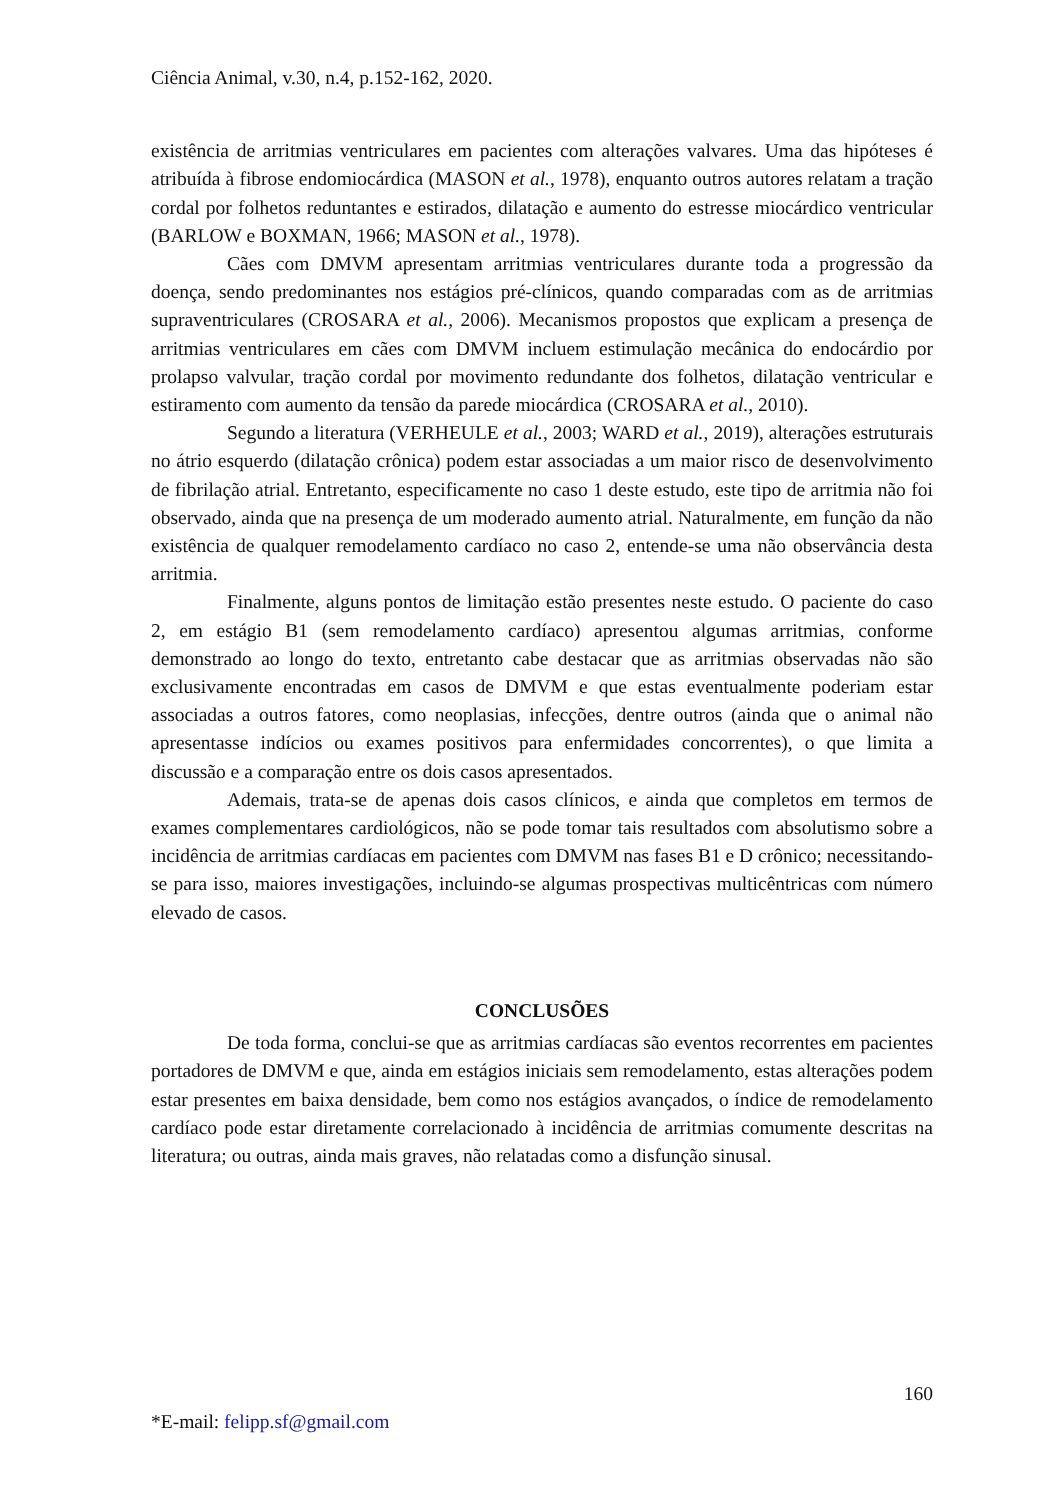Ciência Animal, v.30, n.4, p.152-162, 2020.
existência de arritmias ventriculares em pacientes com alterações valvares. Uma das hipóteses é atribuída à fibrose endomiocárdica (MASON et al., 1978), enquanto outros autores relatam a tração cordal por folhetos reduntantes e estirados, dilatação e aumento do estresse miocárdico ventricular (BARLOW e BOXMAN, 1966; MASON et al., 1978).
Cães com DMVM apresentam arritmias ventriculares durante toda a progressão da doença, sendo predominantes nos estágios pré-clínicos, quando comparadas com as de arritmias supraventriculares (CROSARA et al., 2006). Mecanismos propostos que explicam a presença de arritmias ventriculares em cães com DMVM incluem estimulação mecânica do endocárdio por prolapso valvular, tração cordal por movimento redundante dos folhetos, dilatação ventricular e estiramento com aumento da tensão da parede miocárdica (CROSARA et al., 2010).
Segundo a literatura (VERHEULE et al., 2003; WARD et al., 2019), alterações estruturais no átrio esquerdo (dilatação crônica) podem estar associadas a um maior risco de desenvolvimento de fibrilação atrial. Entretanto, especificamente no caso 1 deste estudo, este tipo de arritmia não foi observado, ainda que na presença de um moderado aumento atrial. Naturalmente, em função da não existência de qualquer remodelamento cardíaco no caso 2, entende-se uma não observância desta arritmia.
Finalmente, alguns pontos de limitação estão presentes neste estudo. O paciente do caso 2, em estágio B1 (sem remodelamento cardíaco) apresentou algumas arritmias, conforme demonstrado ao longo do texto, entretanto cabe destacar que as arritmias observadas não são exclusivamente encontradas em casos de DMVM e que estas eventualmente poderiam estar associadas a outros fatores, como neoplasias, infecções, dentre outros (ainda que o animal não apresentasse indícios ou exames positivos para enfermidades concorrentes), o que limita a discussão e a comparação entre os dois casos apresentados.
Ademais, trata-se de apenas dois casos clínicos, e ainda que completos em termos de exames complementares cardiológicos, não se pode tomar tais resultados com absolutismo sobre a incidência de arritmias cardíacas em pacientes com DMVM nas fases B1 e D crônico; necessitando-se para isso, maiores investigações, incluindo-se algumas prospectivas multicêntricas com número elevado de casos.
CONCLUSÕES
De toda forma, conclui-se que as arritmias cardíacas são eventos recorrentes em pacientes portadores de DMVM e que, ainda em estágios iniciais sem remodelamento, estas alterações podem estar presentes em baixa densidade, bem como nos estágios avançados, o índice de remodelamento cardíaco pode estar diretamente correlacionado à incidência de arritmias comumente descritas na literatura; ou outras, ainda mais graves, não relatadas como a disfunção sinusal.
160
*E-mail: felipp.sf@gmail.com